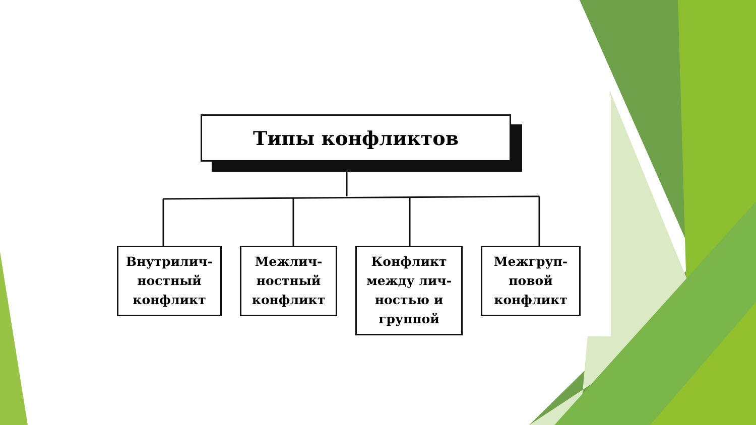Типы конфликтов
Внутрилич-
ностный
конфликт
Межлич-
ностный
конфликт
Конфликт
между лич-
ностью и
группой
Межгруп-
повой
конфликт